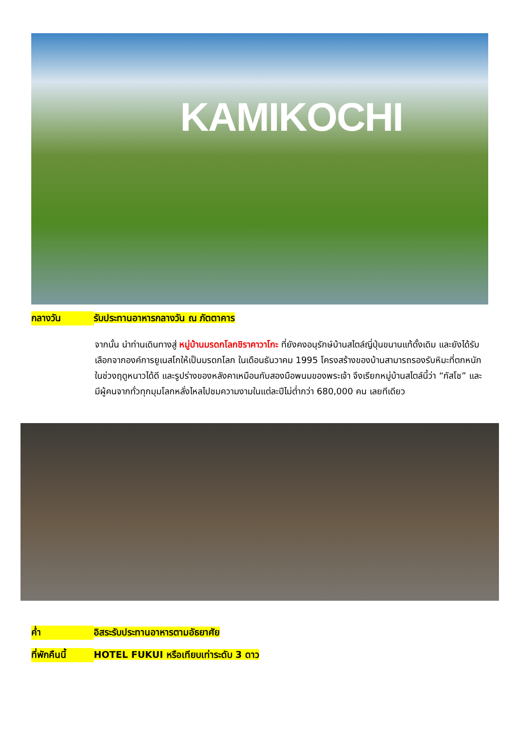KAMIKOCHI
กลางวัน รับประทานอาหารกลางวัน ณ ภัตตาคาร
จากนั้น นำท่านเดินทางสู่ หมู่บ้านมรดกโลกชิราคาวาโกะ ที่ยังคงอนุรักษ์บ้านสไตล์ญี่ปุ่นขนานแท้ดั้งเดิม และยังได้รับเลือกจากองค์การยูเนสโกให้เป็นมรดกโลก ในเดือนธันวาคม 1995 โครงสร้างของบ้านสามารถรองรับหิมะที่ตกหนักในช่วงฤดูหนาวได้ดี และรูปร่างของหลังคาเหมือนกับสองมือพนมของพระเจ้า จึงเรียกหมู่บ้านสไตล์นี้ว่า “กัสโช” และมีผู้คนจากทั่วทุกมุมโลกหลั่งไหลไปชมความงามในแต่ละปีไม่ต่ำกว่า 680,000 คน เลยทีเดียว
ค่ำ อิสระรับประทานอาหารตามอัธยาศัย
ที่พักคืนนี้ HOTEL FUKUI หรือเทียบเท่าระดับ 3 ดาว